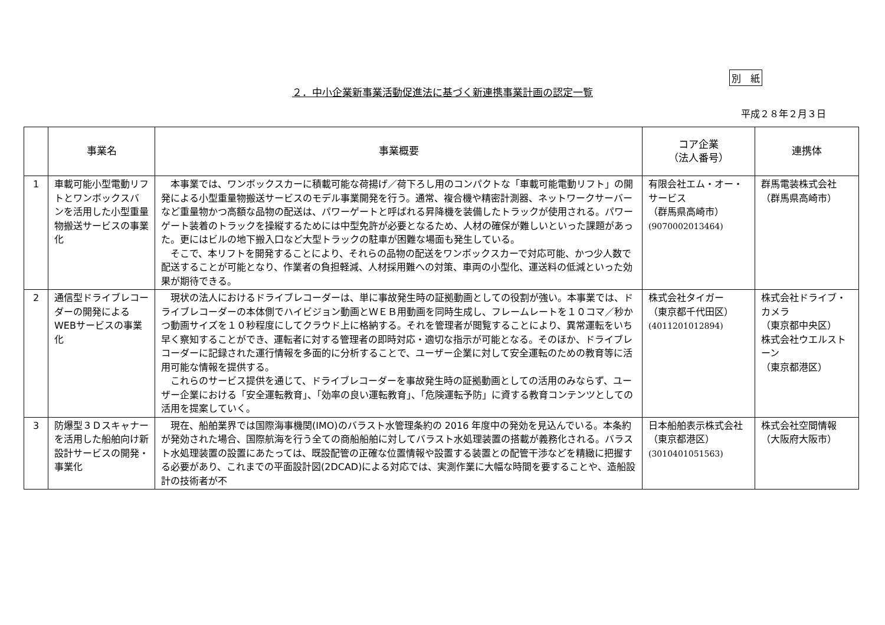別　紙
２．中小企業新事業活動促進法に基づく新連携事業計画の認定一覧
平成２８年２月３日
| | 事業名 | 事業概要 | コア企業 （法人番号） | 連携体 |
| --- | --- | --- | --- | --- |
| 1 | 車載可能小型電動リフトとワンボックスバンを活用した小型重量物搬送サービスの事業化 | 本事業では、ワンボックスカーに積載可能な荷揚げ／荷下ろし用のコンパクトな「車載可能電動リフト」の開発による小型重量物搬送サービスのモデル事業開発を行う。通常、複合機や精密計測器、ネットワークサーバーなど重量物かつ高額な品物の配送は、パワーゲートと呼ばれる昇降機を装備したトラックが使用される。パワーゲート装着のトラックを操縦するためには中型免許が必要となるため、人材の確保が難しいといった課題があった。更にはビルの地下搬入口など大型トラックの駐車が困難な場面も発生している。 そこで、本リフトを開発することにより、それらの品物の配送をワンボックスカーで対応可能、かつ少人数で配送することが可能となり、作業者の負担軽減、人材採用難への対策、車両の小型化、運送料の低減といった効果が期待できる。 | 有限会社エム・オー・サービス （群馬県高崎市） (9070002013464) | 群馬電装株式会社 （群馬県高崎市） |
| 2 | 通信型ドライブレコーダーの開発によるWEBサービスの事業化 | 現状の法人におけるドライブレコーダーは、単に事故発生時の証拠動画としての役割が強い。本事業では、ドライブレコーダーの本体側でハイビジョン動画とＷＥＢ用動画を同時生成し、フレームレートを１０コマ／秒かつ動画サイズを１０秒程度にしてクラウド上に格納する。それを管理者が閲覧することにより、異常運転をいち早く察知することができ、運転者に対する管理者の即時対応・適切な指示が可能となる。そのほか、ドライブレコーダーに記録された運行情報を多面的に分析することで、ユーザー企業に対して安全運転のための教育等に活用可能な情報を提供する。 これらのサービス提供を通じて、ドライブレコーダーを事故発生時の証拠動画としての活用のみならず、ユーザー企業における「安全運転教育」、「効率の良い運転教育」、「危険運転予防」に資する教育コンテンツとしての活用を提案していく。 | 株式会社タイガー （東京都千代田区） (4011201012894) | 株式会社ドライブ・カメラ （東京都中央区） 株式会社ウエルストーン （東京都港区） |
| 3 | 防爆型３Ｄスキャナーを活用した船舶向け新設計サービスの開発・事業化 | 現在、船舶業界では国際海事機関(IMO)のバラスト水管理条約の 2016 年度中の発効を見込んでいる。本条約が発効された場合、国際航海を行う全ての商船船舶に対してバラスト水処理装置の搭載が義務化される。バラスト水処理装置の設置にあたっては、既設配管の正確な位置情報や設置する装置との配管干渉などを精緻に把握する必要があり、これまでの平面設計図(2DCAD)による対応では、実測作業に大幅な時間を要することや、造船設計の技術者が不 | 日本船舶表示株式会社 （東京都港区） (3010401051563) | 株式会社空間情報 （大阪府大阪市） |